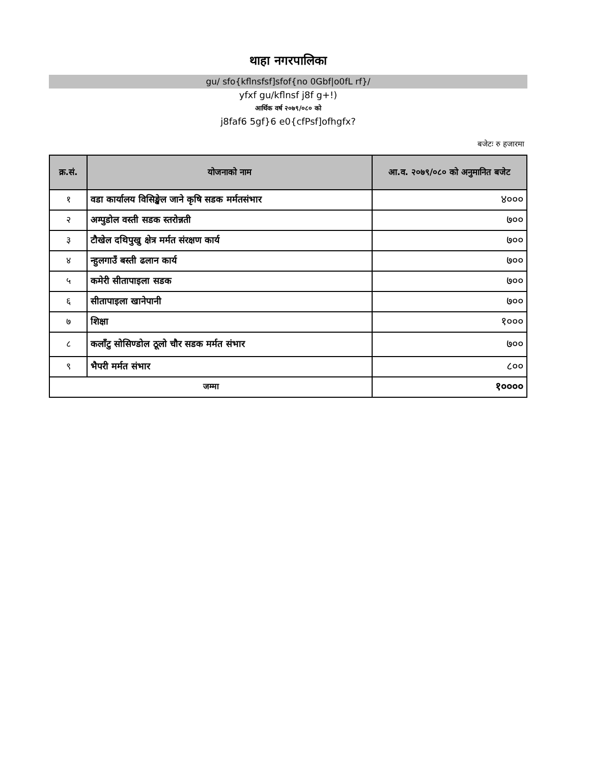थाहा नगरपालिका
gu/ sfo{kflnsfsf]sfof{no 0Gbf|o0fL rf}/
yfxf gu/kflnsf j8f g+!)
आर्थिक वर्ष २०७९/०८० को
j8faf6 5gf}6 e0{cfPsf]ofhgfx?
बजेटः रु हजारमा
| क्र.सं. | योजनाको नाम | आ.व. २०७९/०८० को अनुमानित बजेट |
| --- | --- | --- |
| १ | वडा कार्यालय विसिङ्खेल जाने कृषि सडक मर्मतसंभार | ४००० |
| २ | अम्पुडोल वस्ती सडक स्तरोन्नती | ७०० |
| ३ | टौखेल दथिपुखु क्षेत्र मर्मत संरक्षण कार्य | ७०० |
| ४ | न्हुलगाउँ बस्ती ढलान कार्य | ७०० |
| ५ | कमेरी सीतापाइला सडक | ७०० |
| ६ | सीतापाइला खानेपानी | ७०० |
| ७ | शिक्षा | १००० |
| ८ | कलाँटु सोसिण्डोल ठूलो चौर सडक मर्मत संभार | ७०० |
| ९ | भैपरी मर्मत संभार | ८०० |
| जम्मा | | १०००० |